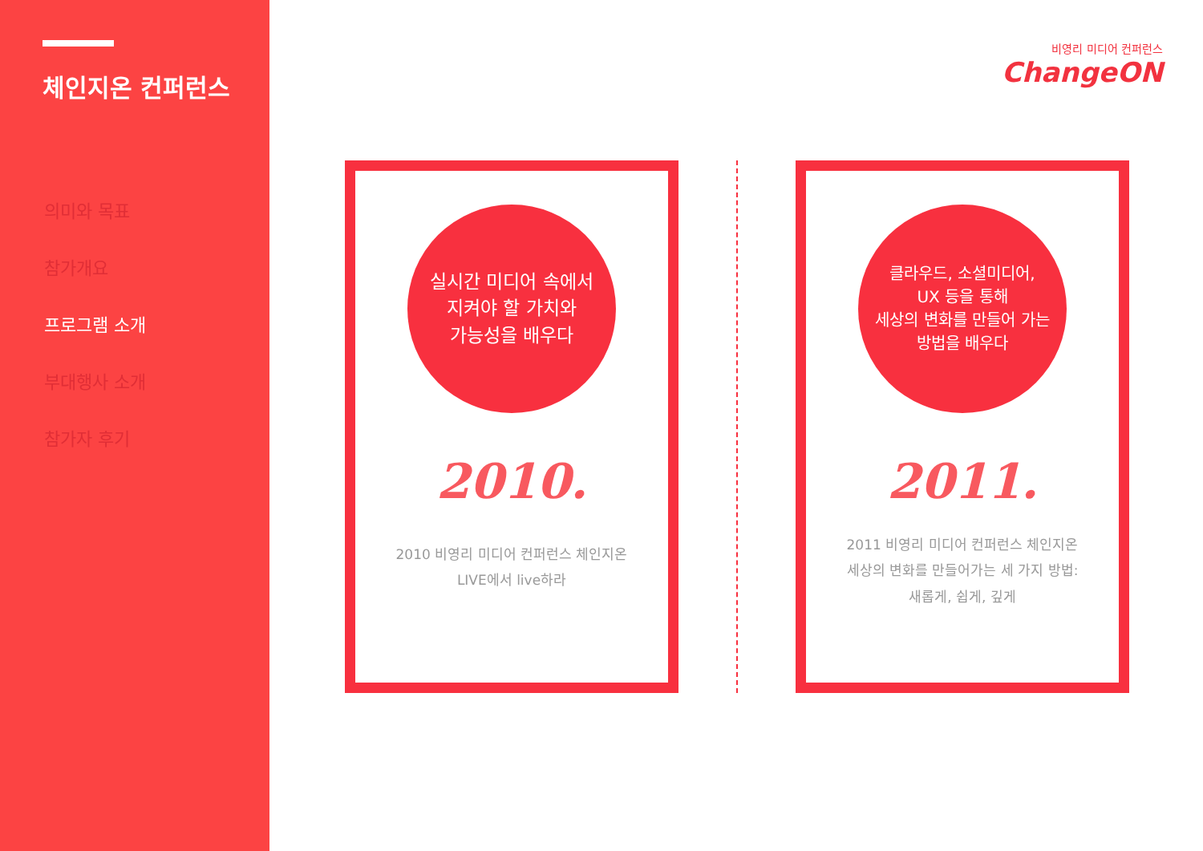체인지온 컨퍼런스
의미와 목표
참가개요
프로그램 소개
부대행사 소개
참가자 후기
비영리 미디어 컨퍼런스
ChangeON
실시간 미디어 속에서
지켜야 할 가치와
가능성을 배우다
2010.
2010 비영리 미디어 컨퍼런스 체인지온
LIVE에서 live하라
클라우드, 소셜미디어,
UX 등을 통해
세상의 변화를 만들어 가는
방법을 배우다
2011.
2011 비영리 미디어 컨퍼런스 체인지온
세상의 변화를 만들어가는 세 가지 방법:
새롭게, 쉽게, 깊게